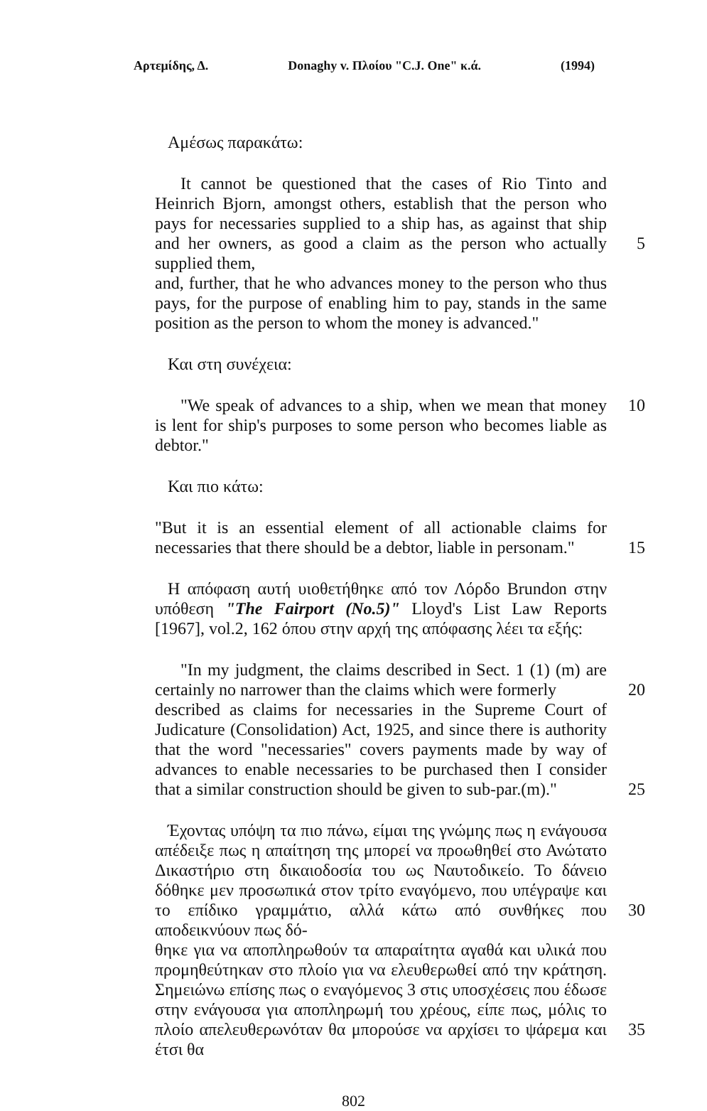Αρτεμίδης, Δ. Donaghy v. Πλοίου "C.J. One" κ.ά. (1994)
Αμέσως παρακάτω:
It cannot be questioned that the cases of Rio Tinto and Heinrich Bjorn, amongst others, establish that the person who pays for necessaries supplied to a ship has, as against that ship and her owners, as good a claim as the person who actually supplied them,
5
and, further, that he who advances money to the person who thus pays, for the purpose of enabling him to pay, stands in the same position as the person to whom the money is advanced."
Και στη συνέχεια:
"We speak of advances to a ship, when we mean that money is lent for ship's purposes to some person who becomes liable as debtor."
10
Και πιο κάτω:
"But it is an essential element of all actionable claims for necessaries that there should be a debtor, liable in personam."
15
Η απόφαση αυτή υιοθετήθηκε από τον Λόρδο Brundon στην υπόθεση "The Fairport (No.5)" Lloyd's List Law Reports [1967], vol.2, 162 όπου στην αρχή της απόφασης λέει τα εξής:
"In my judgment, the claims described in Sect. 1 (1) (m) are certainly no narrower than the claims which were formerly
20
described as claims for necessaries in the Supreme Court of Judicature (Consolidation) Act, 1925, and since there is authority that the word "necessaries" covers payments made by way of advances to enable necessaries to be purchased then I consider that a similar construction should be given to sub-par.(m)."
25
Έχοντας υπόψη τα πιο πάνω, είμαι της γνώμης πως η ενάγουσα απέδειξε πως η απαίτηση της μπορεί να προωθηθεί στο Ανώτατο Δικαστήριο στη δικαιοδοσία του ως Ναυτοδικείο. Το δάνειο δόθηκε μεν προσωπικά στον τρίτο εναγόμενο, που υπέγραψε και το επίδικο γραμμάτιο, αλλά κάτω από συνθήκες που αποδεικνύουν πως δό-
30
θηκε για να αποπληρωθούν τα απαραίτητα αγαθά και υλικά που προμηθεύτηκαν στο πλοίο για να ελευθερωθεί από την κράτηση. Σημειώνω επίσης πως ο εναγόμενος 3 στις υποσχέσεις που έδωσε στην ενάγουσα για αποπληρωμή του χρέους, είπε πως, μόλις το πλοίο απελευθερωνόταν θα μπορούσε να αρχίσει το ψάρεμα και έτσι θα
35
802